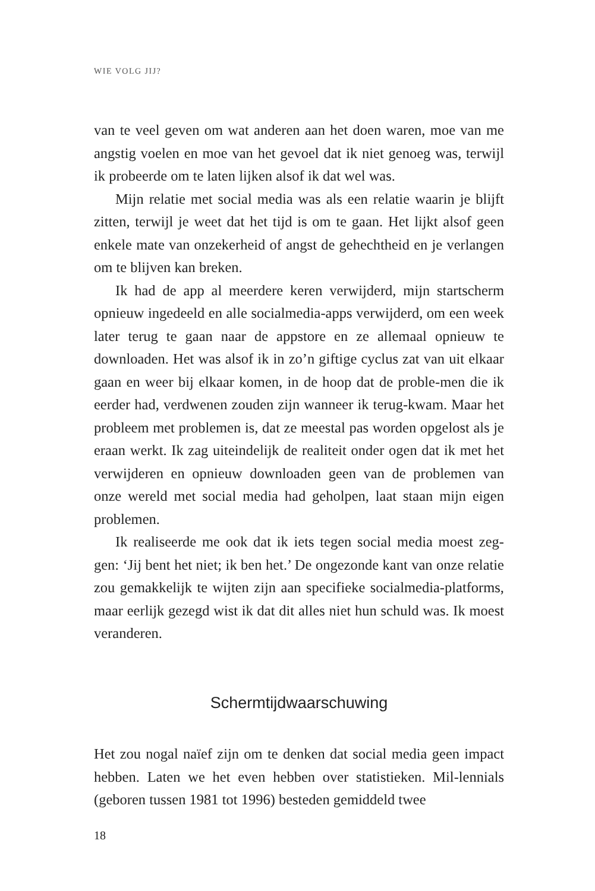WIE VOLG JIJ?
van te veel geven om wat anderen aan het doen waren, moe van me angstig voelen en moe van het gevoel dat ik niet genoeg was, terwijl ik probeerde om te laten lijken alsof ik dat wel was.
Mijn relatie met social media was als een relatie waarin je blijft zitten, terwijl je weet dat het tijd is om te gaan. Het lijkt alsof geen enkele mate van onzekerheid of angst de gehechtheid en je verlangen om te blijven kan breken.
Ik had de app al meerdere keren verwijderd, mijn startscherm opnieuw ingedeeld en alle socialmedia-apps verwijderd, om een week later terug te gaan naar de appstore en ze allemaal opnieuw te downloaden. Het was alsof ik in zo’n giftige cyclus zat van uit elkaar gaan en weer bij elkaar komen, in de hoop dat de proble-men die ik eerder had, verdwenen zouden zijn wanneer ik terug-kwam. Maar het probleem met problemen is, dat ze meestal pas worden opgelost als je eraan werkt. Ik zag uiteindelijk de realiteit onder ogen dat ik met het verwijderen en opnieuw downloaden geen van de problemen van onze wereld met social media had geholpen, laat staan mijn eigen problemen.
Ik realiseerde me ook dat ik iets tegen social media moest zeg-gen: ‘Jij bent het niet; ik ben het.’ De ongezonde kant van onze relatie zou gemakkelijk te wijten zijn aan specifieke socialmedia-platforms, maar eerlijk gezegd wist ik dat dit alles niet hun schuld was. Ik moest veranderen.
Schermtijdwaarschuwing
Het zou nogal naïef zijn om te denken dat social media geen impact hebben. Laten we het even hebben over statistieken. Mil-lennials (geboren tussen 1981 tot 1996) besteden gemiddeld twee
18